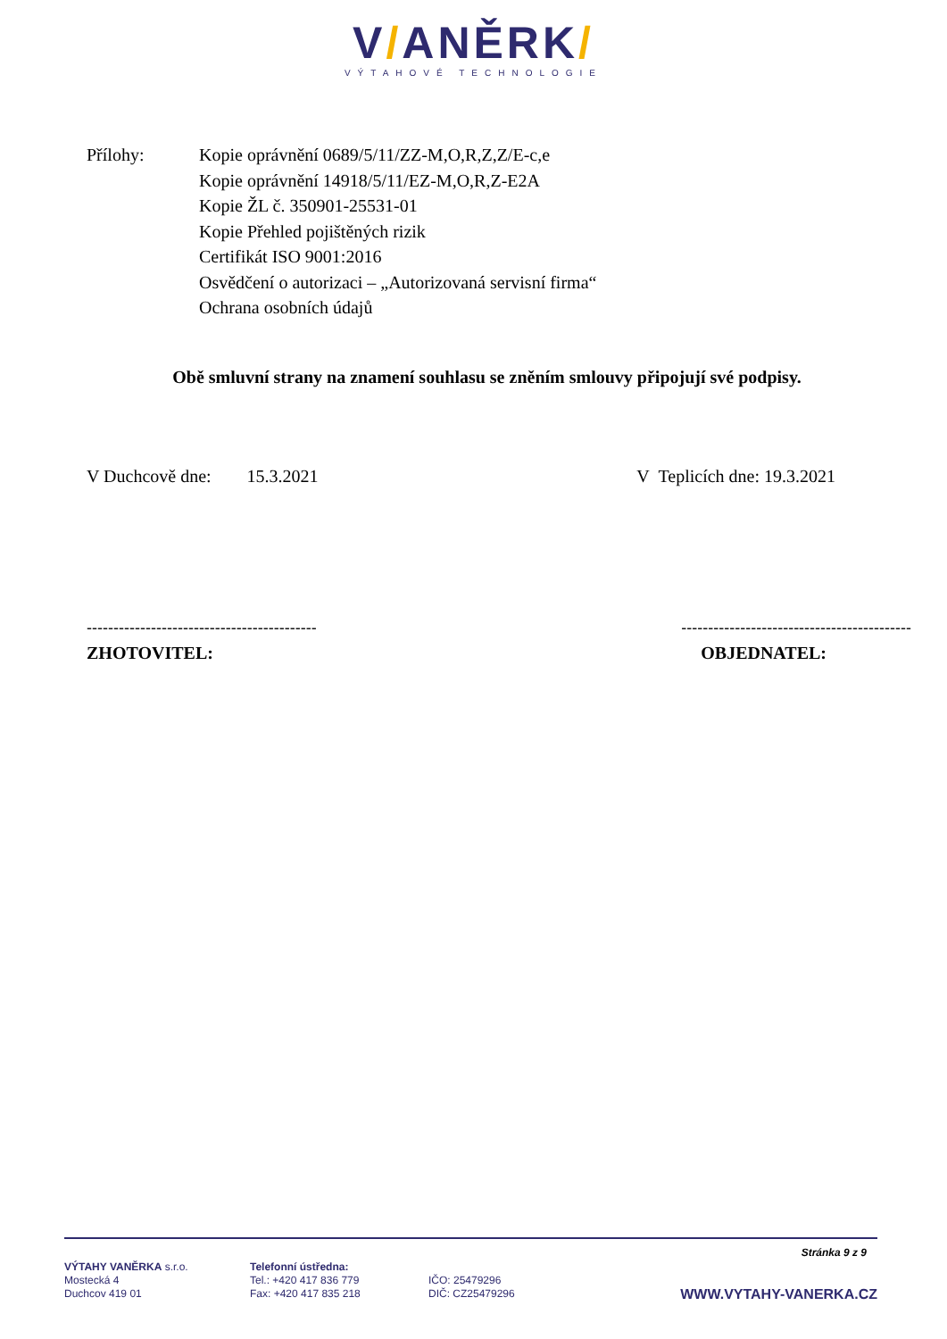V/ANĚRK/
VÝTAHOVÉ TECHNOLOGIE
Přílohy: Kopie oprávnění 0689/5/11/ZZ-M,O,R,Z,Z/E-c,e
Kopie oprávnění 14918/5/11/EZ-M,O,R,Z-E2A
Kopie ŽL č. 350901-25531-01
Kopie Přehled pojištěných rizik
Certifikát ISO 9001:2016
Osvědčení o autorizaci – „Autorizovaná servisní firma“
Ochrana osobních údajů
Obě smluvní strany na znamení souhlasu se zněním smlouvy připojují své podpisy.
V Duchcově dne: 15.3.2021
V Teplicích dne: 19.3.2021
-------------------------------------------
-------------------------------------------
ZHOTOVITEL: OBJEDNATEL:
Stránka 9 z 9
VÝTAHY VANĚRKA s.r.o.
Mostecká 4
Duchcov 419 01
Telefonní ústředna:
Tel.: +420 417 836 779
Fax: +420 417 835 218
IČO: 25479296
DIČ: CZ25479296
WWW.VYTAHY-VANERKA.CZ